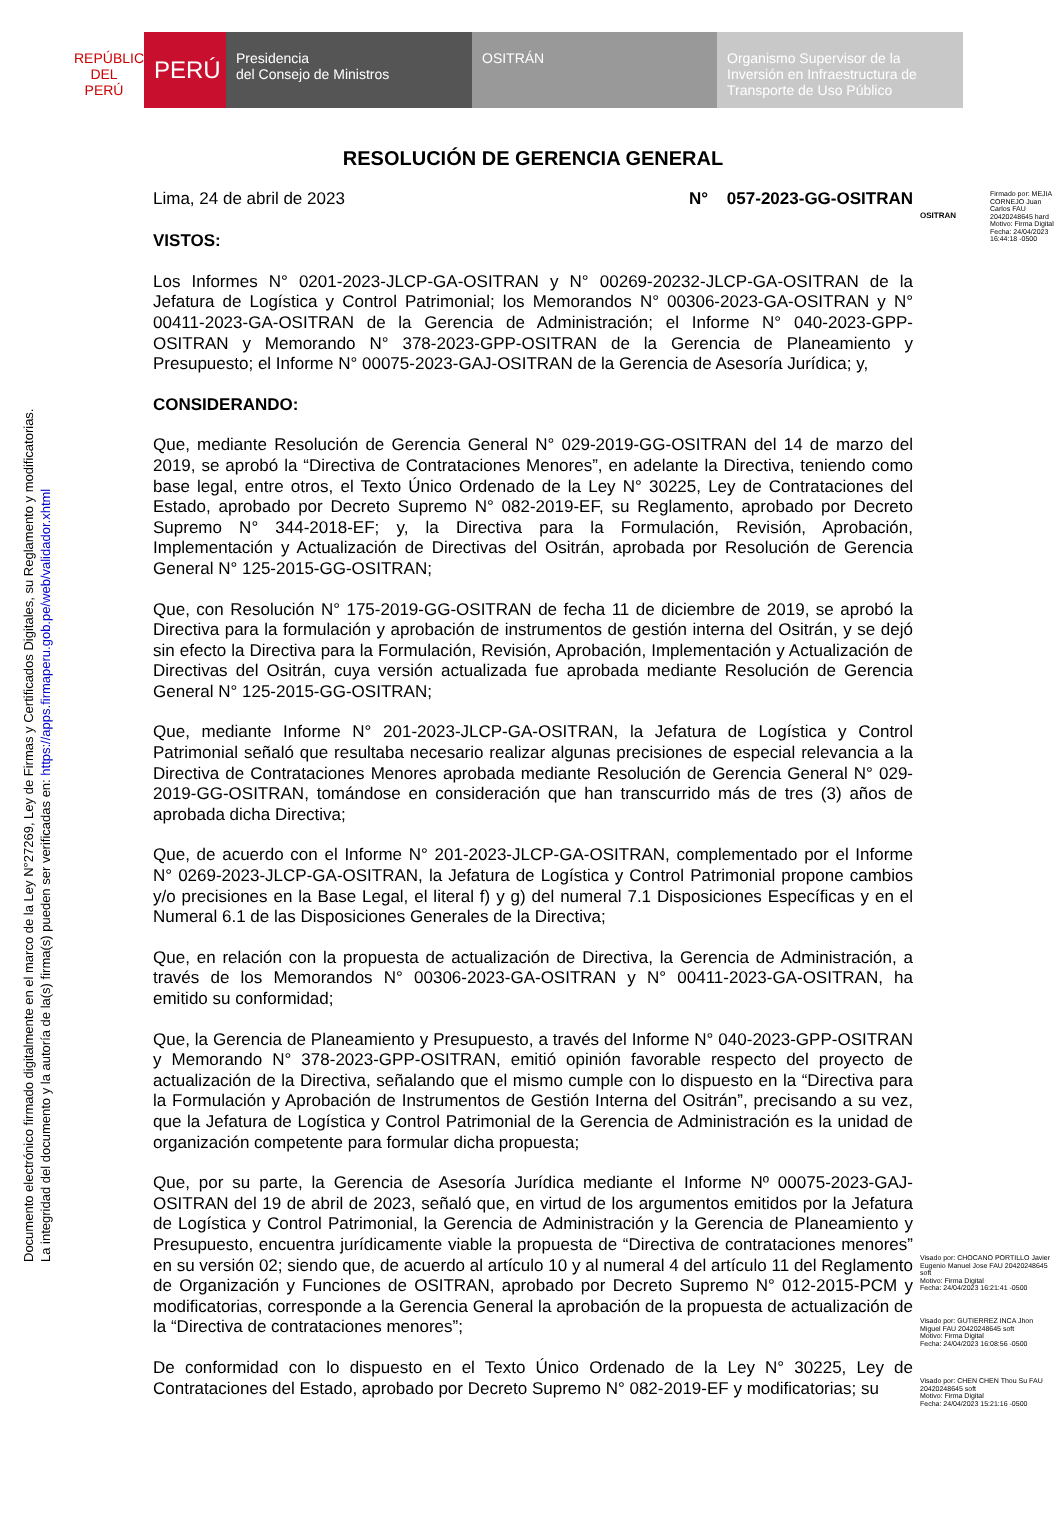REPÚBLICA DEL PERÚ
PERÚ
Presidencia
del Consejo de Ministros
OSITRÁN Organismo Supervisor de la
Inversión en Infraestructura de
Transporte de Uso Público
Documento electrónico firmado digitalmente en el marco de la Ley N°27269, Ley de Firmas y Certificados Digitales, su Reglamento y modificatorias.
La integridad del documento y la autoría de la(s) firma(s) pueden ser verificadas en: https://apps.firmaperu.gob.pe/web/validador.xhtml
OSITRAN
Firmado por: MEJIA CORNEJO Juan Carlos FAU 20420248645 hard
Motivo: Firma Digital
Fecha: 24/04/2023 16:44:18 -0500
Visado por: CHOCANO PORTILLO Javier Eugenio Manuel Jose FAU 20420248645 soft
Motivo: Firma Digital
Fecha: 24/04/2023 16:21:41 -0500
Visado por: GUTIERREZ INCA Jhon Miguel FAU 20420248645 soft
Motivo: Firma Digital
Fecha: 24/04/2023 16:08:56 -0500
Visado por: CHEN CHEN Thou Su FAU 20420248645 soft
Motivo: Firma Digital
Fecha: 24/04/2023 15:21:16 -0500
RESOLUCIÓN DE GERENCIA GENERAL
Lima, 24 de abril de 2023 N° 057-2023-GG-OSITRAN
VISTOS:
Los Informes N° 0201-2023-JLCP-GA-OSITRAN y N° 00269-20232-JLCP-GA-OSITRAN de la Jefatura de Logística y Control Patrimonial; los Memorandos N° 00306-2023-GA-OSITRAN y N° 00411-2023-GA-OSITRAN de la Gerencia de Administración; el Informe N° 040-2023-GPP-OSITRAN y Memorando N° 378-2023-GPP-OSITRAN de la Gerencia de Planeamiento y Presupuesto; el Informe N° 00075-2023-GAJ-OSITRAN de la Gerencia de Asesoría Jurídica; y,
CONSIDERANDO:
Que, mediante Resolución de Gerencia General N° 029-2019-GG-OSITRAN del 14 de marzo del 2019, se aprobó la “Directiva de Contrataciones Menores”, en adelante la Directiva, teniendo como base legal, entre otros, el Texto Único Ordenado de la Ley N° 30225, Ley de Contrataciones del Estado, aprobado por Decreto Supremo N° 082-2019-EF, su Reglamento, aprobado por Decreto Supremo N° 344-2018-EF; y, la Directiva para la Formulación, Revisión, Aprobación, Implementación y Actualización de Directivas del Ositrán, aprobada por Resolución de Gerencia General N° 125-2015-GG-OSITRAN;
Que, con Resolución N° 175-2019-GG-OSITRAN de fecha 11 de diciembre de 2019, se aprobó la Directiva para la formulación y aprobación de instrumentos de gestión interna del Ositrán, y se dejó sin efecto la Directiva para la Formulación, Revisión, Aprobación, Implementación y Actualización de Directivas del Ositrán, cuya versión actualizada fue aprobada mediante Resolución de Gerencia General N° 125-2015-GG-OSITRAN;
Que, mediante Informe N° 201-2023-JLCP-GA-OSITRAN, la Jefatura de Logística y Control Patrimonial señaló que resultaba necesario realizar algunas precisiones de especial relevancia a la Directiva de Contrataciones Menores aprobada mediante Resolución de Gerencia General N° 029-2019-GG-OSITRAN, tomándose en consideración que han transcurrido más de tres (3) años de aprobada dicha Directiva;
Que, de acuerdo con el Informe N° 201-2023-JLCP-GA-OSITRAN, complementado por el Informe N° 0269-2023-JLCP-GA-OSITRAN, la Jefatura de Logística y Control Patrimonial propone cambios y/o precisiones en la Base Legal, el literal f) y g) del numeral 7.1 Disposiciones Específicas y en el Numeral 6.1 de las Disposiciones Generales de la Directiva;
Que, en relación con la propuesta de actualización de Directiva, la Gerencia de Administración, a través de los Memorandos N° 00306-2023-GA-OSITRAN y N° 00411-2023-GA-OSITRAN, ha emitido su conformidad;
Que, la Gerencia de Planeamiento y Presupuesto, a través del Informe N° 040-2023-GPP-OSITRAN y Memorando N° 378-2023-GPP-OSITRAN, emitió opinión favorable respecto del proyecto de actualización de la Directiva, señalando que el mismo cumple con lo dispuesto en la “Directiva para la Formulación y Aprobación de Instrumentos de Gestión Interna del Ositrán”, precisando a su vez, que la Jefatura de Logística y Control Patrimonial de la Gerencia de Administración es la unidad de organización competente para formular dicha propuesta;
Que, por su parte, la Gerencia de Asesoría Jurídica mediante el Informe Nº 00075-2023-GAJ-OSITRAN del 19 de abril de 2023, señaló que, en virtud de los argumentos emitidos por la Jefatura de Logística y Control Patrimonial, la Gerencia de Administración y la Gerencia de Planeamiento y Presupuesto, encuentra jurídicamente viable la propuesta de “Directiva de contrataciones menores” en su versión 02; siendo que, de acuerdo al artículo 10 y al numeral 4 del artículo 11 del Reglamento de Organización y Funciones de OSITRAN, aprobado por Decreto Supremo N° 012-2015-PCM y modificatorias, corresponde a la Gerencia General la aprobación de la propuesta de actualización de la “Directiva de contrataciones menores”;
De conformidad con lo dispuesto en el Texto Único Ordenado de la Ley N° 30225, Ley de Contrataciones del Estado, aprobado por Decreto Supremo N° 082-2019-EF y modificatorias; su